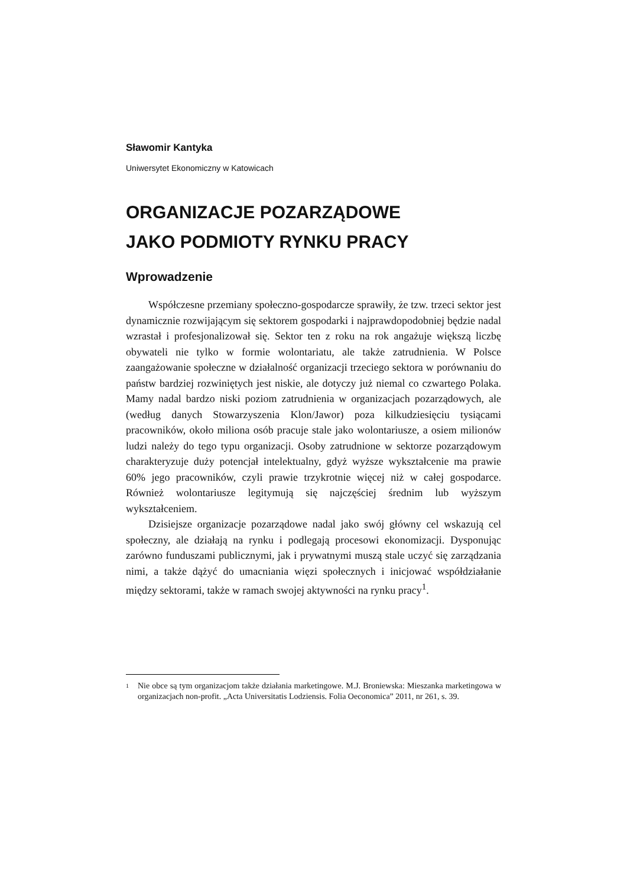Sławomir Kantyka
Uniwersytet Ekonomiczny w Katowicach
ORGANIZACJE POZARZĄDOWE
JAKO PODMIOTY RYNKU PRACY
Wprowadzenie
Współczesne przemiany społeczno-gospodarcze sprawiły, że tzw. trzeci sektor jest dynamicznie rozwijającym się sektorem gospodarki i najprawdopodobniej będzie nadal wzrastał i profesjonalizował się. Sektor ten z roku na rok angażuje większą liczbę obywateli nie tylko w formie wolontariatu, ale także zatrudnienia. W Polsce zaangażowanie społeczne w działalność organizacji trzeciego sektora w porównaniu do państw bardziej rozwiniętych jest niskie, ale dotyczy już niemal co czwartego Polaka. Mamy nadal bardzo niski poziom zatrudnienia w organizacjach pozarządowych, ale (według danych Stowarzyszenia Klon/Jawor) poza kilkudziesięciu tysiącami pracowników, około miliona osób pracuje stale jako wolontariusze, a osiem milionów ludzi należy do tego typu organizacji. Osoby zatrudnione w sektorze pozarządowym charakteryzuje duży potencjał intelektualny, gdyż wyższe wykształcenie ma prawie 60% jego pracowników, czyli prawie trzykrotnie więcej niż w całej gospodarce. Również wolontariusze legitymują się najczęściej średnim lub wyższym wykształceniem.
Dzisiejsze organizacje pozarządowe nadal jako swój główny cel wskazują cel społeczny, ale działają na rynku i podlegają procesowi ekonomizacji. Dysponując zarówno funduszami publicznymi, jak i prywatnymi muszą stale uczyć się zarządzania nimi, a także dążyć do umacniania więzi społecznych i inicjować współdziałanie między sektorami, także w ramach swojej aktywności na rynku pracy<sup>1</sup>.
1
Nie obce są tym organizacjom także działania marketingowe. M.J. Broniewska: Mieszanka marketingowa w organizacjach non-profit. „Acta Universitatis Lodziensis. Folia Oeconomica” 2011, nr 261, s. 39.